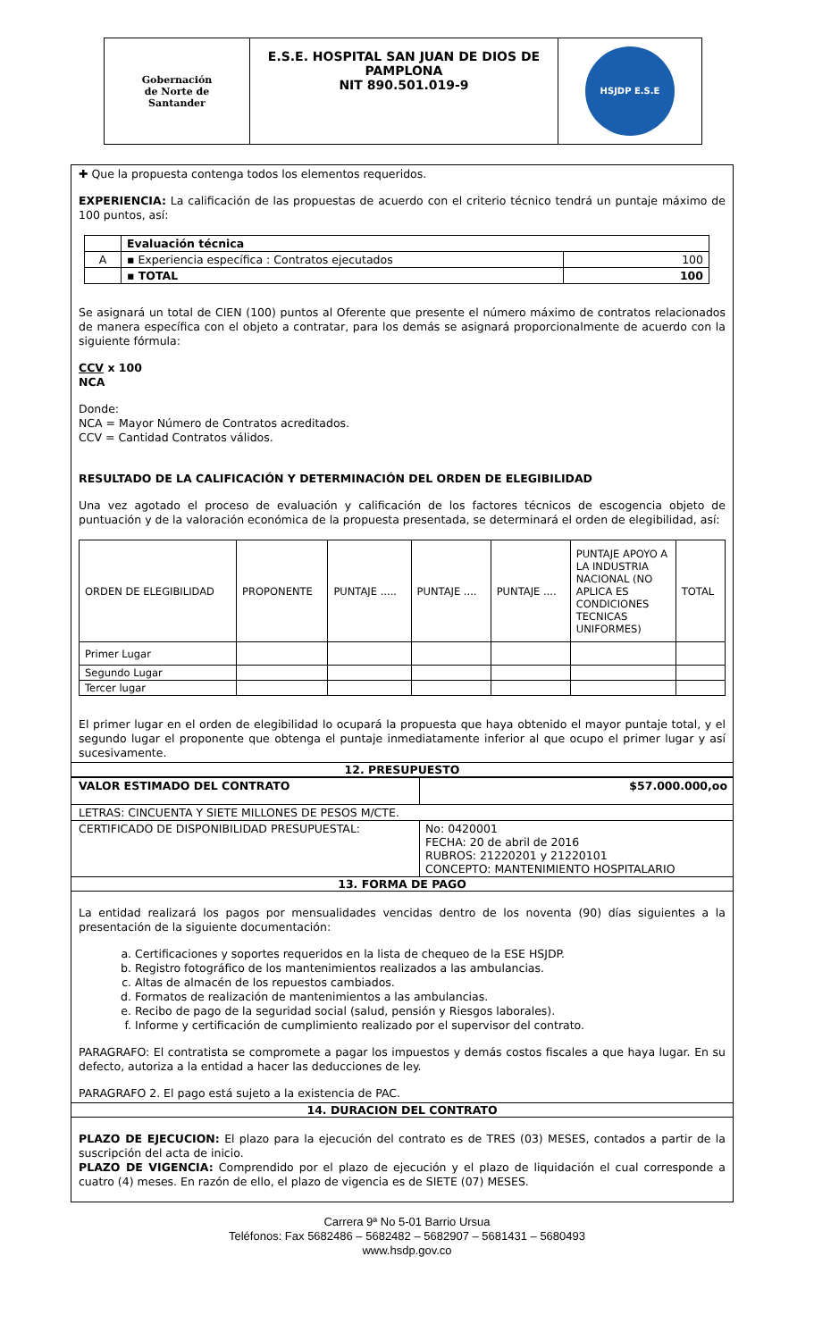| Gobernación de Norte de Santander | E.S.E. HOSPITAL SAN JUAN DE DIOS DE PAMPLONA NIT 890.501.019-9 | HSJDP E.S.E |
✚ Que la propuesta contenga todos los elementos requeridos.
EXPERIENCIA: La calificación de las propuestas de acuerdo con el criterio técnico tendrá un puntaje máximo de 100 puntos, así:
| | Evaluación técnica | |
| A | ▪ Experiencia específica : Contratos ejecutados | 100 |
| | ▪ TOTAL | 100 |
Se asignará un total de CIEN (100) puntos al Oferente que presente el número máximo de contratos relacionados de manera específica con el objeto a contratar, para los demás se asignará proporcionalmente de acuerdo con la siguiente fórmula:
CCV x 100
NCA
Donde:
NCA = Mayor Número de Contratos acreditados.
CCV = Cantidad Contratos válidos.
RESULTADO DE LA CALIFICACIÓN Y DETERMINACIÓN DEL ORDEN DE ELEGIBILIDAD
Una vez agotado el proceso de evaluación y calificación de los factores técnicos de escogencia objeto de puntuación y de la valoración económica de la propuesta presentada, se determinará el orden de elegibilidad, así:
| ORDEN DE ELEGIBILIDAD | PROPONENTE | PUNTAJE ..... | PUNTAJE .... | PUNTAJE .... | PUNTAJE APOYO A LA INDUSTRIA NACIONAL (NO APLICA ES CONDICIONES TECNICAS UNIFORMES) | TOTAL |
| Primer Lugar | | | | | | |
| Segundo Lugar | | | | | | |
| Tercer lugar | | | | | | |
El primer lugar en el orden de elegibilidad lo ocupará la propuesta que haya obtenido el mayor puntaje total, y el segundo lugar el proponente que obtenga el puntaje inmediatamente inferior al que ocupo el primer lugar y así sucesivamente.
12. PRESUPUESTO
| VALOR ESTIMADO DEL CONTRATO | $57.000.000,oo |
| LETRAS: CINCUENTA Y SIETE MILLONES DE PESOS M/CTE. | |
| CERTIFICADO DE DISPONIBILIDAD PRESUPUESTAL: | No: 0420001 FECHA: 20 de abril de 2016 RUBROS: 21220201 y 21220101 CONCEPTO: MANTENIMIENTO HOSPITALARIO |
13. FORMA DE PAGO
La entidad realizará los pagos por mensualidades vencidas dentro de los noventa (90) días siguientes a la presentación de la siguiente documentación:
a. Certificaciones y soportes requeridos en la lista de chequeo de la ESE HSJDP.
b. Registro fotográfico de los mantenimientos realizados a las ambulancias.
c. Altas de almacén de los repuestos cambiados.
d. Formatos de realización de mantenimientos a las ambulancias.
e. Recibo de pago de la seguridad social (salud, pensión y Riesgos laborales).
f. Informe y certificación de cumplimiento realizado por el supervisor del contrato.
PARAGRAFO: El contratista se compromete a pagar los impuestos y demás costos fiscales a que haya lugar. En su defecto, autoriza a la entidad a hacer las deducciones de ley.
PARAGRAFO 2. El pago está sujeto a la existencia de PAC.
14. DURACION DEL CONTRATO
PLAZO DE EJECUCION: El plazo para la ejecución del contrato es de TRES (03) MESES, contados a partir de la suscripción del acta de inicio.
PLAZO DE VIGENCIA: Comprendido por el plazo de ejecución y el plazo de liquidación el cual corresponde a cuatro (4) meses. En razón de ello, el plazo de vigencia es de SIETE (07) MESES.
Carrera 9ª No 5-01 Barrio Ursua
Teléfonos: Fax 5682486 – 5682482 – 5682907 – 5681431 – 5680493
www.hsdp.gov.co